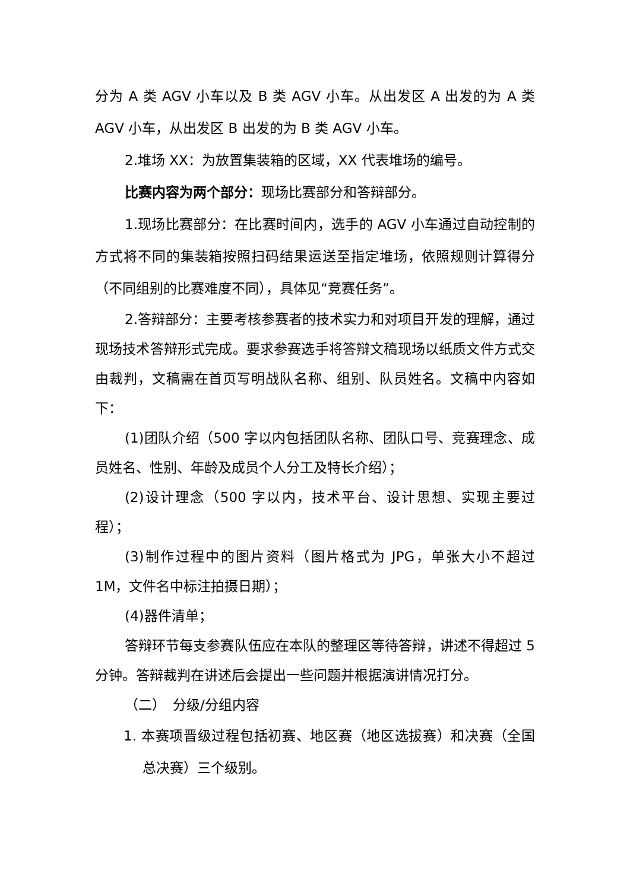分为 A 类 AGV 小车以及 B 类 AGV 小车。从出发区 A 出发的为 A 类 AGV 小车，从出发区 B 出发的为 B 类 AGV 小车。
2.堆场 XX：为放置集装箱的区域，XX 代表堆场的编号。
比赛内容为两个部分：现场比赛部分和答辩部分。
1.现场比赛部分：在比赛时间内，选手的 AGV 小车通过自动控制的方式将不同的集装箱按照扫码结果运送至指定堆场，依照规则计算得分（不同组别的比赛难度不同），具体见“竞赛任务”。
2.答辩部分：主要考核参赛者的技术实力和对项目开发的理解，通过现场技术答辩形式完成。要求参赛选手将答辩文稿现场以纸质文件方式交由裁判，文稿需在首页写明战队名称、组别、队员姓名。文稿中内容如下：
(1)团队介绍（500 字以内包括团队名称、团队口号、竞赛理念、成员姓名、性别、年龄及成员个人分工及特长介绍）；
(2)设计理念（500 字以内，技术平台、设计思想、实现主要过程）；
(3)制作过程中的图片资料（图片格式为 JPG，单张大小不超过 1M，文件名中标注拍摄日期）；
(4)器件清单；
答辩环节每支参赛队伍应在本队的整理区等待答辩，讲述不得超过 5 分钟。答辩裁判在讲述后会提出一些问题并根据演讲情况打分。
（二）　分级/分组内容
1. 本赛项晋级过程包括初赛、地区赛（地区选拔赛）和决赛（全国总决赛）三个级别。